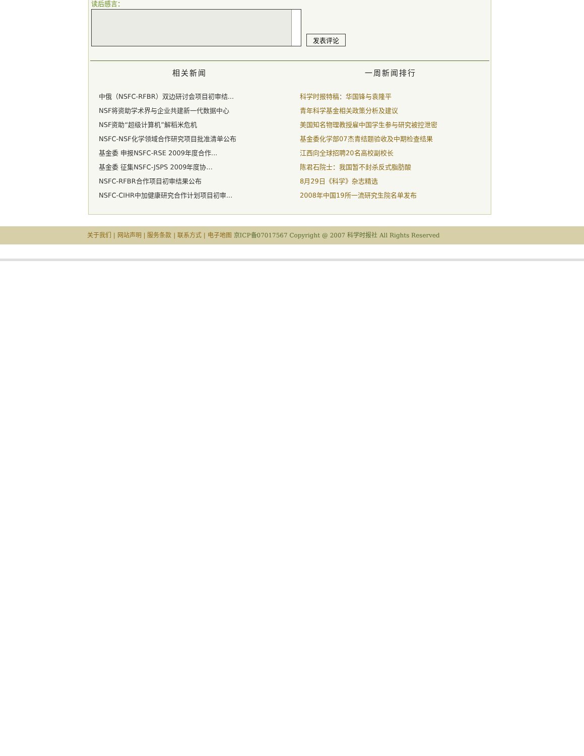读后感言：
发表评论
相关新闻
中俄（NSFC-RFBR）双边研讨会项目初审结...
NSF将资助学术界与企业共建新一代数据中心
NSF资助“超级计算机”解稻米危机
NSFC-NSF化学领域合作研究项目批准清单公布
基金委 申报NSFC-RSE 2009年度合作...
基金委 征集NSFC-JSPS 2009年度协...
NSFC-RFBR合作项目初审结果公布
NSFC-CIHR中加健康研究合作计划项目初审...
一周新闻排行
科学时报特稿：华国锋与袁隆平
青年科学基金相关政策分析及建议
美国知名物理教授雇中国学生参与研究被控泄密
基金委化学部07杰青结题验收及中期检查结果
江西向全球招聘20名高校副校长
陈君石院士：我国暂不封杀反式脂肪酸
8月29日《科学》杂志精选
2008年中国19所一流研究生院名单发布
关于我们 | 网站声明 | 服务条款 | 联系方式 | 电子地图 京ICP备07017567 Copyright @ 2007 科学时报社 All Rights Reserved